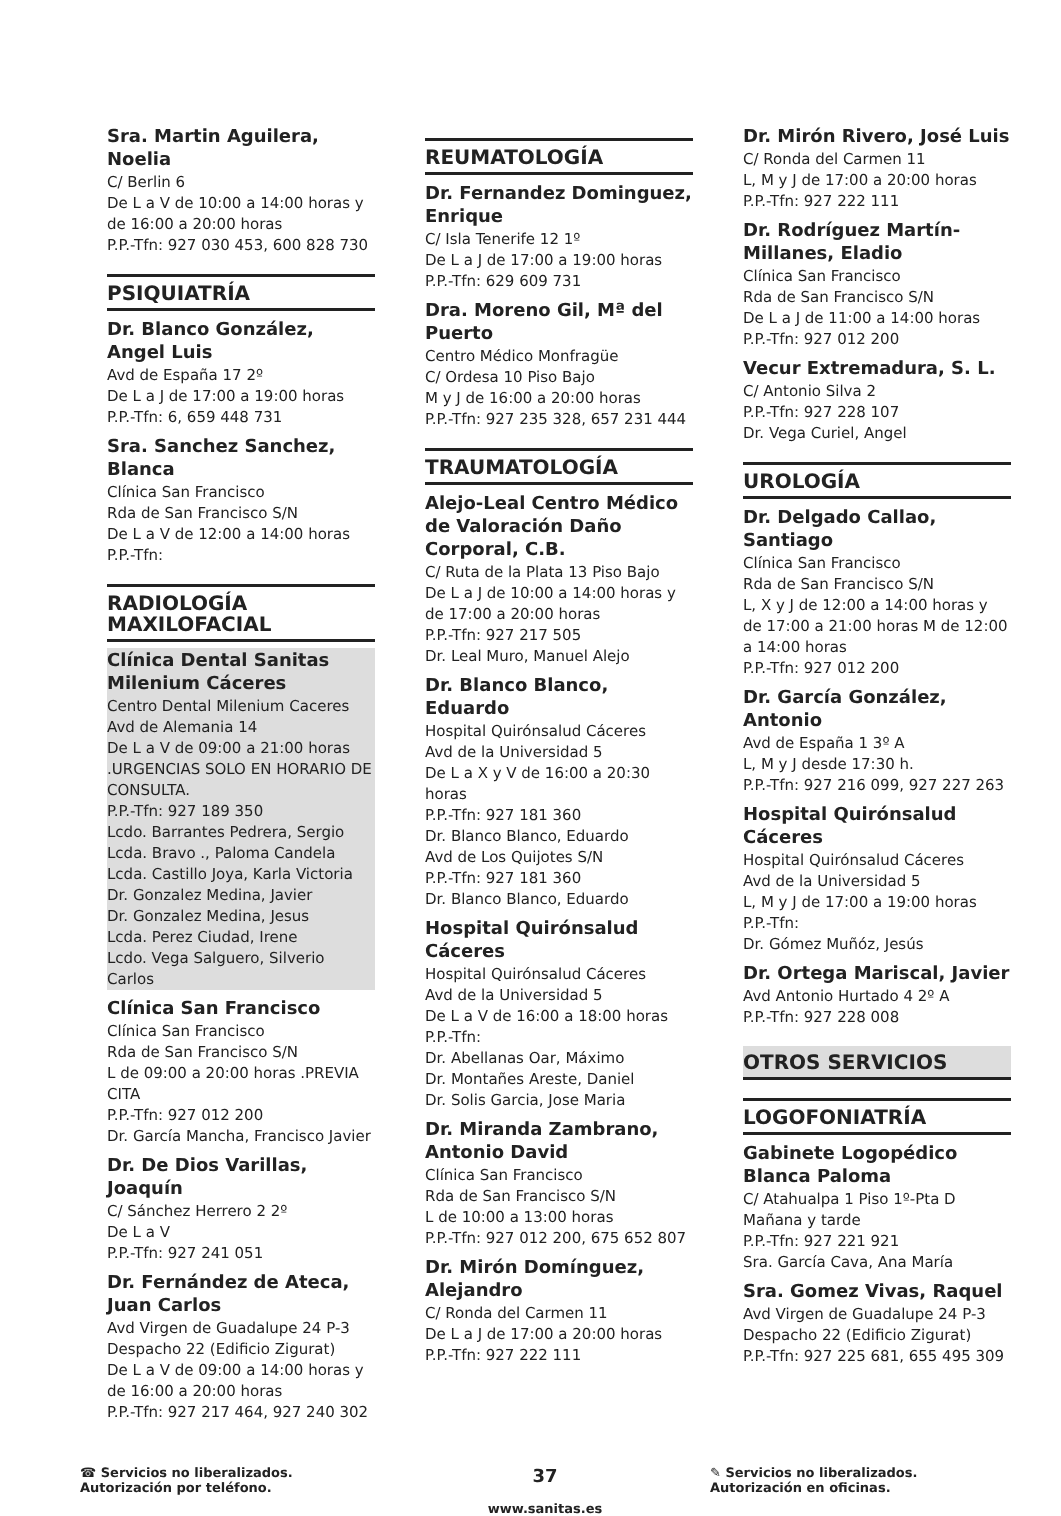Sra. Martin Aguilera, Noelia
C/ Berlin 6
De L a V de 10:00 a 14:00 horas y de 16:00 a 20:00 horas
P.P.-Tfn: 927 030 453, 600 828 730
PSIQUIATRÍA
Dr. Blanco González, Angel Luis
Avd de España 17 2º
De L a J de 17:00 a 19:00 horas
P.P.-Tfn: 6, 659 448 731
Sra. Sanchez Sanchez, Blanca
Clínica San Francisco
Rda de San Francisco S/N
De L a V de 12:00 a 14:00 horas
P.P.-Tfn:
RADIOLOGÍA MAXILOFACIAL
Clínica Dental Sanitas Milenium Cáceres
Centro Dental Milenium Caceres
Avd de Alemania 14
De L a V de 09:00 a 21:00 horas .URGENCIAS SOLO EN HORARIO DE CONSULTA.
P.P.-Tfn: 927 189 350
Lcdo. Barrantes Pedrera, Sergio
Lcda. Bravo ., Paloma Candela
Lcda. Castillo Joya, Karla Victoria
Dr. Gonzalez Medina, Javier
Dr. Gonzalez Medina, Jesus
Lcda. Perez Ciudad, Irene
Lcdo. Vega Salguero, Silverio Carlos
Clínica San Francisco
Clínica San Francisco
Rda de San Francisco S/N
L de 09:00 a 20:00 horas .PREVIA CITA
P.P.-Tfn: 927 012 200
Dr. García Mancha, Francisco Javier
Dr. De Dios Varillas, Joaquín
C/ Sánchez Herrero 2 2º
De L a V
P.P.-Tfn: 927 241 051
Dr. Fernández de Ateca, Juan Carlos
Avd Virgen de Guadalupe 24 P-3 Despacho 22 (Edificio Zigurat)
De L a V de 09:00 a 14:00 horas y de 16:00 a 20:00 horas
P.P.-Tfn: 927 217 464, 927 240 302
REUMATOLOGÍA
Dr. Fernandez Dominguez, Enrique
C/ Isla Tenerife 12 1º
De L a J de 17:00 a 19:00 horas
P.P.-Tfn: 629 609 731
Dra. Moreno Gil, Mª del Puerto
Centro Médico Monfragüe
C/ Ordesa 10 Piso Bajo
M y J de 16:00 a 20:00 horas
P.P.-Tfn: 927 235 328, 657 231 444
TRAUMATOLOGÍA
Alejo-Leal Centro Médico de Valoración Daño Corporal, C.B.
C/ Ruta de la Plata 13 Piso Bajo
De L a J de 10:00 a 14:00 horas y de 17:00 a 20:00 horas
P.P.-Tfn: 927 217 505
Dr. Leal Muro, Manuel Alejo
Dr. Blanco Blanco, Eduardo
Hospital Quirónsalud Cáceres
Avd de la Universidad 5
De L a X y V de 16:00 a 20:30 horas
P.P.-Tfn: 927 181 360
Dr. Blanco Blanco, Eduardo
Avd de Los Quijotes S/N
P.P.-Tfn: 927 181 360
Dr. Blanco Blanco, Eduardo
Hospital Quirónsalud Cáceres
Hospital Quirónsalud Cáceres
Avd de la Universidad 5
De L a V de 16:00 a 18:00 horas
P.P.-Tfn:
Dr. Abellanas Oar, Máximo
Dr. Montañes Areste, Daniel
Dr. Solis Garcia, Jose Maria
Dr. Miranda Zambrano, Antonio David
Clínica San Francisco
Rda de San Francisco S/N
L de 10:00 a 13:00 horas
P.P.-Tfn: 927 012 200, 675 652 807
Dr. Mirón Domínguez, Alejandro
C/ Ronda del Carmen 11
De L a J de 17:00 a 20:00 horas
P.P.-Tfn: 927 222 111
Dr. Mirón Rivero, José Luis
C/ Ronda del Carmen 11
L, M y J de 17:00 a 20:00 horas
P.P.-Tfn: 927 222 111
Dr. Rodríguez Martín-Millanes, Eladio
Clínica San Francisco
Rda de San Francisco S/N
De L a J de 11:00 a 14:00 horas
P.P.-Tfn: 927 012 200
Vecur Extremadura, S. L.
C/ Antonio Silva 2
P.P.-Tfn: 927 228 107
Dr. Vega Curiel, Angel
UROLOGÍA
Dr. Delgado Callao, Santiago
Clínica San Francisco
Rda de San Francisco S/N
L, X y J de 12:00 a 14:00 horas y de 17:00 a 21:00 horas M de 12:00 a 14:00 horas
P.P.-Tfn: 927 012 200
Dr. García González, Antonio
Avd de España 1 3º A
L, M y J desde 17:30 h.
P.P.-Tfn: 927 216 099, 927 227 263
Hospital Quirónsalud Cáceres
Hospital Quirónsalud Cáceres
Avd de la Universidad 5
L, M y J de 17:00 a 19:00 horas
P.P.-Tfn:
Dr. Gómez Muñóz, Jesús
Dr. Ortega Mariscal, Javier
Avd Antonio Hurtado 4 2º A
P.P.-Tfn: 927 228 008
OTROS SERVICIOS
LOGOFONIATRÍA
Gabinete Logopédico Blanca Paloma
C/ Atahualpa 1 Piso 1º-Pta D
Mañana y tarde
P.P.-Tfn: 927 221 921
Sra. García Cava, Ana María
Sra. Gomez Vivas, Raquel
Avd Virgen de Guadalupe 24 P-3 Despacho 22 (Edificio Zigurat)
P.P.-Tfn: 927 225 681, 655 495 309
☎ Servicios no liberalizados. Autorización por teléfono.
37
www.sanitas.es
✎ Servicios no liberalizados. Autorización en oficinas.